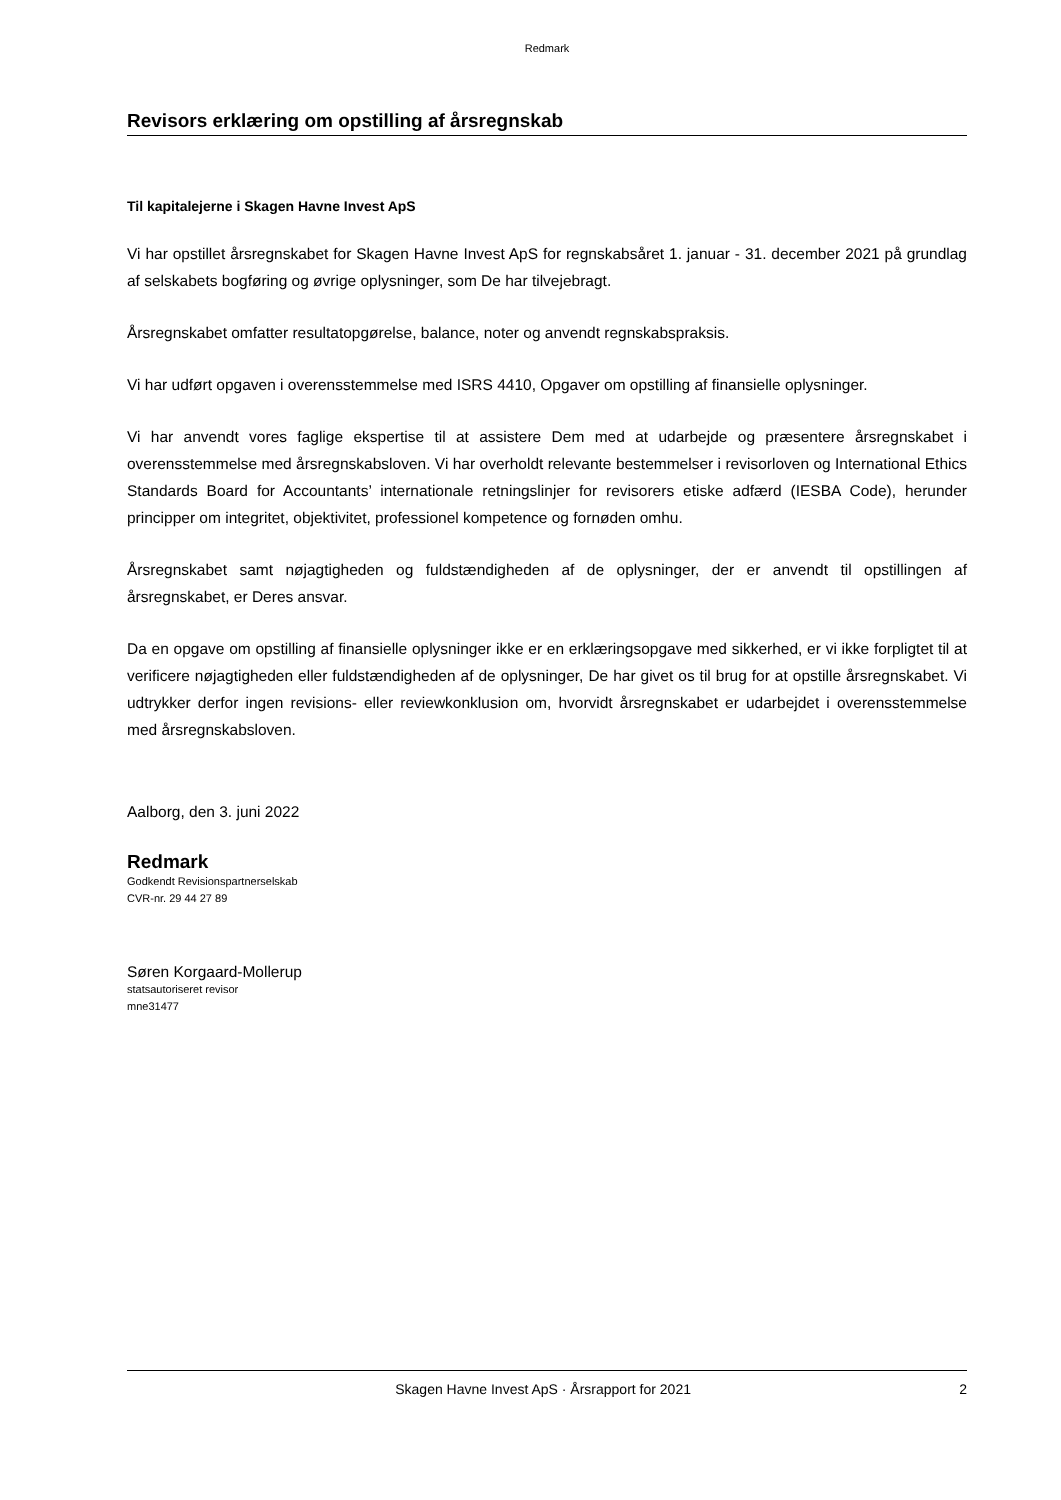Redmark
Revisors erklæring om opstilling af årsregnskab
Til kapitalejerne i Skagen Havne Invest ApS
Vi har opstillet årsregnskabet for Skagen Havne Invest ApS for regnskabsåret 1. januar - 31. december 2021 på grundlag af selskabets bogføring og øvrige oplysninger, som De har tilvejebragt.
Årsregnskabet omfatter resultatopgørelse, balance, noter og anvendt regnskabspraksis.
Vi har udført opgaven i overensstemmelse med ISRS 4410, Opgaver om opstilling af finansielle oplysninger.
Vi har anvendt vores faglige ekspertise til at assistere Dem med at udarbejde og præsentere årsregnskabet i overensstemmelse med årsregnskabsloven. Vi har overholdt relevante bestemmelser i revisorloven og International Ethics Standards Board for Accountants’ internationale retningslinjer for revisorers etiske adfærd (IESBA Code), herunder principper om integritet, objektivitet, professionel kompetence og fornøden omhu.
Årsregnskabet samt nøjagtigheden og fuldstændigheden af de oplysninger, der er anvendt til opstillingen af årsregnskabet, er Deres ansvar.
Da en opgave om opstilling af finansielle oplysninger ikke er en erklæringsopgave med sikkerhed, er vi ikke forpligtet til at verificere nøjagtigheden eller fuldstændigheden af de oplysninger, De har givet os til brug for at opstille årsregnskabet. Vi udtrykker derfor ingen revisions- eller reviewkonklusion om, hvorvidt årsregnskabet er udarbejdet i overensstemmelse med årsregnskabsloven.
Aalborg, den 3. juni 2022
Redmark
Godkendt Revisionspartnerselskab
CVR-nr. 29 44 27 89
Søren Korgaard-Mollerup
statsautoriseret revisor
mne31477
Skagen Havne Invest ApS · Årsrapport for 2021 2